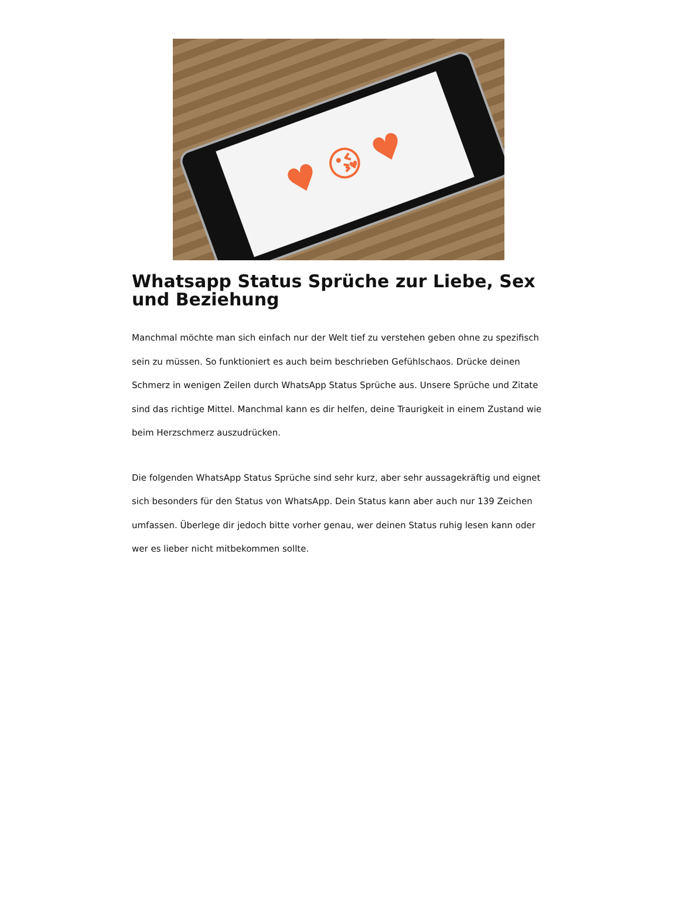♥ 😘 ♥
Whatsapp Status Sprüche zur Liebe, Sex und Beziehung
Manchmal möchte man sich einfach nur der Welt tief zu verstehen geben ohne zu spezifisch sein zu müssen. So funktioniert es auch beim beschrieben Gefühlschaos. Drücke deinen Schmerz in wenigen Zeilen durch WhatsApp Status Sprüche aus. Unsere Sprüche und Zitate sind das richtige Mittel. Manchmal kann es dir helfen, deine Traurigkeit in einem Zustand wie beim Herzschmerz auszudrücken.
Die folgenden WhatsApp Status Sprüche sind sehr kurz, aber sehr aussagekräftig und eignet sich besonders für den Status von WhatsApp. Dein Status kann aber auch nur 139 Zeichen umfassen. Überlege dir jedoch bitte vorher genau, wer deinen Status ruhig lesen kann oder wer es lieber nicht mitbekommen sollte.